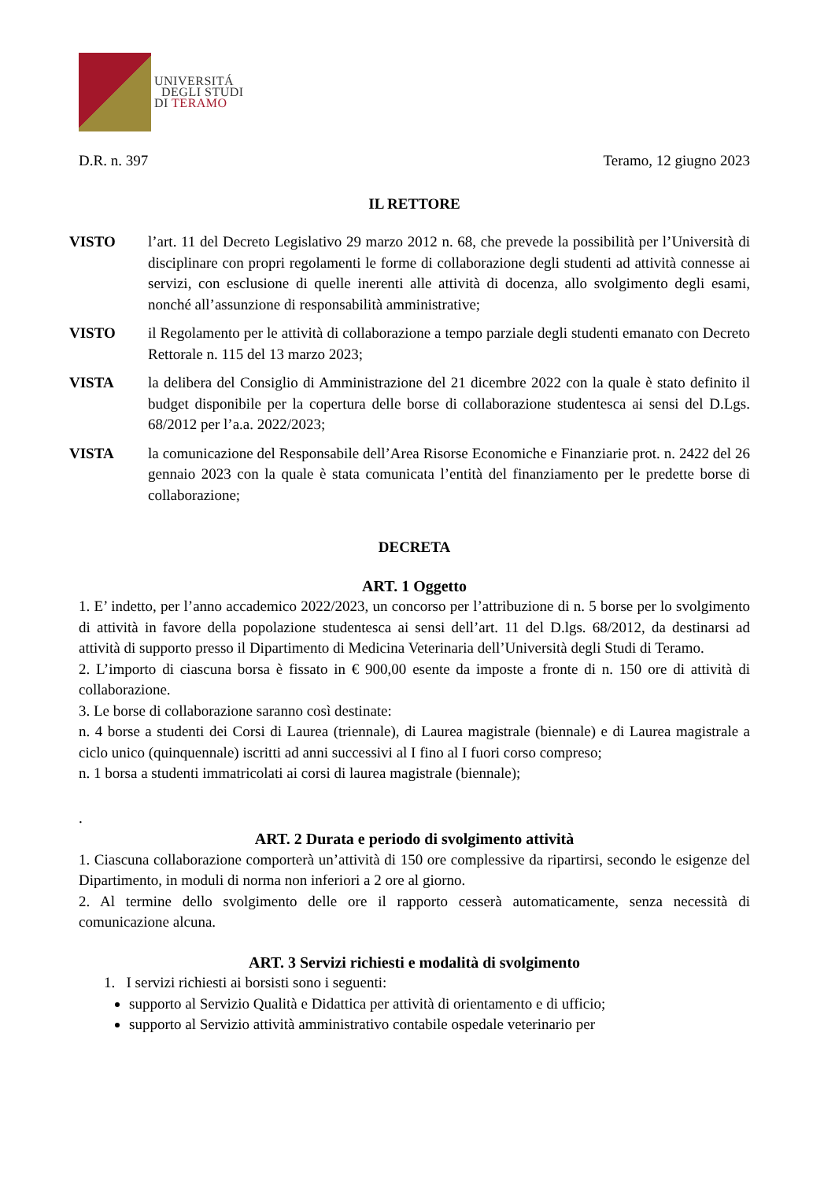UNIVERSITÁ
DEGLI STUDI
DI TERAMO
D.R. n. 397 Teramo, 12 giugno 2023
IL RETTORE
VISTO l’art. 11 del Decreto Legislativo 29 marzo 2012 n. 68, che prevede la possibilità per l’Università di disciplinare con propri regolamenti le forme di collaborazione degli studenti ad attività connesse ai servizi, con esclusione di quelle inerenti alle attività di docenza, allo svolgimento degli esami, nonché all’assunzione di responsabilità amministrative;
VISTO il Regolamento per le attività di collaborazione a tempo parziale degli studenti emanato con Decreto Rettorale n. 115 del 13 marzo 2023;
VISTA la delibera del Consiglio di Amministrazione del 21 dicembre 2022 con la quale è stato definito il budget disponibile per la copertura delle borse di collaborazione studentesca ai sensi del D.Lgs. 68/2012 per l’a.a. 2022/2023;
VISTA la comunicazione del Responsabile dell’Area Risorse Economiche e Finanziarie prot. n. 2422 del 26 gennaio 2023 con la quale è stata comunicata l’entità del finanziamento per le predette borse di collaborazione;
DECRETA
ART. 1 Oggetto
1. E’ indetto, per l’anno accademico 2022/2023, un concorso per l’attribuzione di n. 5 borse per lo svolgimento di attività in favore della popolazione studentesca ai sensi dell’art. 11 del D.lgs. 68/2012, da destinarsi ad attività di supporto presso il Dipartimento di Medicina Veterinaria dell’Università degli Studi di Teramo.
2. L’importo di ciascuna borsa è fissato in € 900,00 esente da imposte a fronte di n. 150 ore di attività di collaborazione.
3. Le borse di collaborazione saranno così destinate:
n. 4 borse a studenti dei Corsi di Laurea (triennale), di Laurea magistrale (biennale) e di Laurea magistrale a ciclo unico (quinquennale) iscritti ad anni successivi al I fino al I fuori corso compreso;
n. 1 borsa a studenti immatricolati ai corsi di laurea magistrale (biennale);
.
ART. 2 Durata e periodo di svolgimento attività
1. Ciascuna collaborazione comporterà un’attività di 150 ore complessive da ripartirsi, secondo le esigenze del Dipartimento, in moduli di norma non inferiori a 2 ore al giorno.
2. Al termine dello svolgimento delle ore il rapporto cesserà automaticamente, senza necessità di comunicazione alcuna.
ART. 3 Servizi richiesti e modalità di svolgimento
1. I servizi richiesti ai borsisti sono i seguenti:
supporto al Servizio Qualità e Didattica per attività di orientamento e di ufficio;
supporto al Servizio attività amministrativo contabile ospedale veterinario per